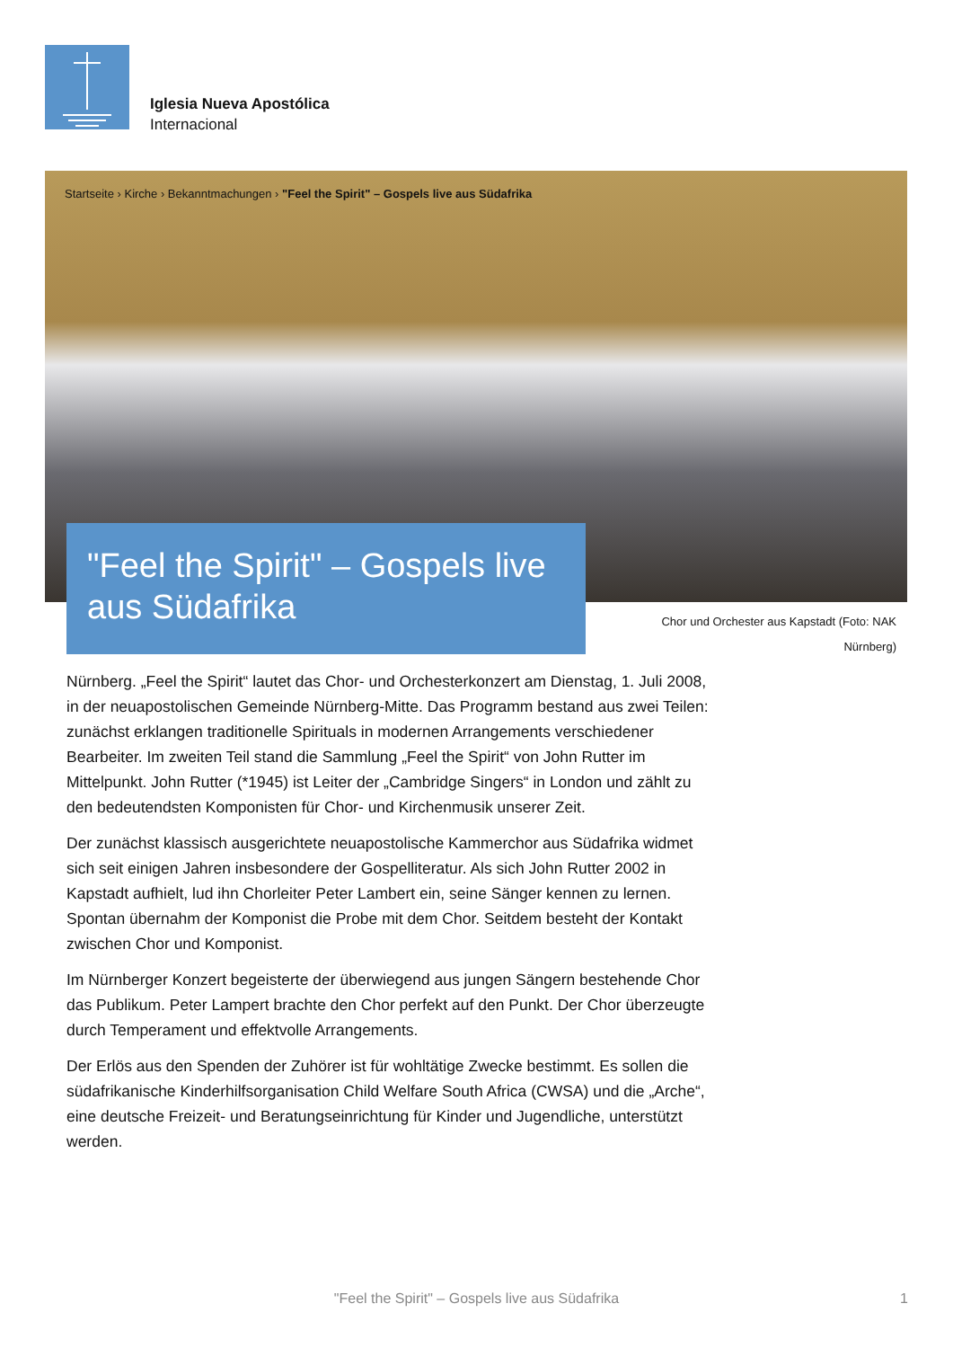Iglesia Nueva Apostólica
Internacional
Startseite › Kirche › Bekanntmachungen › "Feel the Spirit" – Gospels live aus Südafrika
"Feel the Spirit" – Gospels live aus Südafrika
Chor und Orchester aus Kapstadt (Foto: NAK Nürnberg)
Nürnberg. „Feel the Spirit“ lautet das Chor- und Orchesterkonzert am Dienstag, 1. Juli 2008, in der neuapostolischen Gemeinde Nürnberg-Mitte. Das Programm bestand aus zwei Teilen: zunächst erklangen traditionelle Spirituals in modernen Arrangements verschiedener Bearbeiter. Im zweiten Teil stand die Sammlung „Feel the Spirit“ von John Rutter im Mittelpunkt. John Rutter (*1945) ist Leiter der „Cambridge Singers“ in London und zählt zu den bedeutendsten Komponisten für Chor- und Kirchenmusik unserer Zeit.
Der zunächst klassisch ausgerichtete neuapostolische Kammerchor aus Südafrika widmet sich seit einigen Jahren insbesondere der Gospelliteratur. Als sich John Rutter 2002 in Kapstadt aufhielt, lud ihn Chorleiter Peter Lambert ein, seine Sänger kennen zu lernen. Spontan übernahm der Komponist die Probe mit dem Chor. Seitdem besteht der Kontakt zwischen Chor und Komponist.
Im Nürnberger Konzert begeisterte der überwiegend aus jungen Sängern bestehende Chor das Publikum. Peter Lampert brachte den Chor perfekt auf den Punkt. Der Chor überzeugte durch Temperament und effektvolle Arrangements.
Der Erlös aus den Spenden der Zuhörer ist für wohltätige Zwecke bestimmt. Es sollen die südafrikanische Kinderhilfsorganisation Child Welfare South Africa (CWSA) und die „Arche“, eine deutsche Freizeit- und Beratungseinrichtung für Kinder und Jugendliche, unterstützt werden.
"Feel the Spirit" – Gospels live aus Südafrika 1